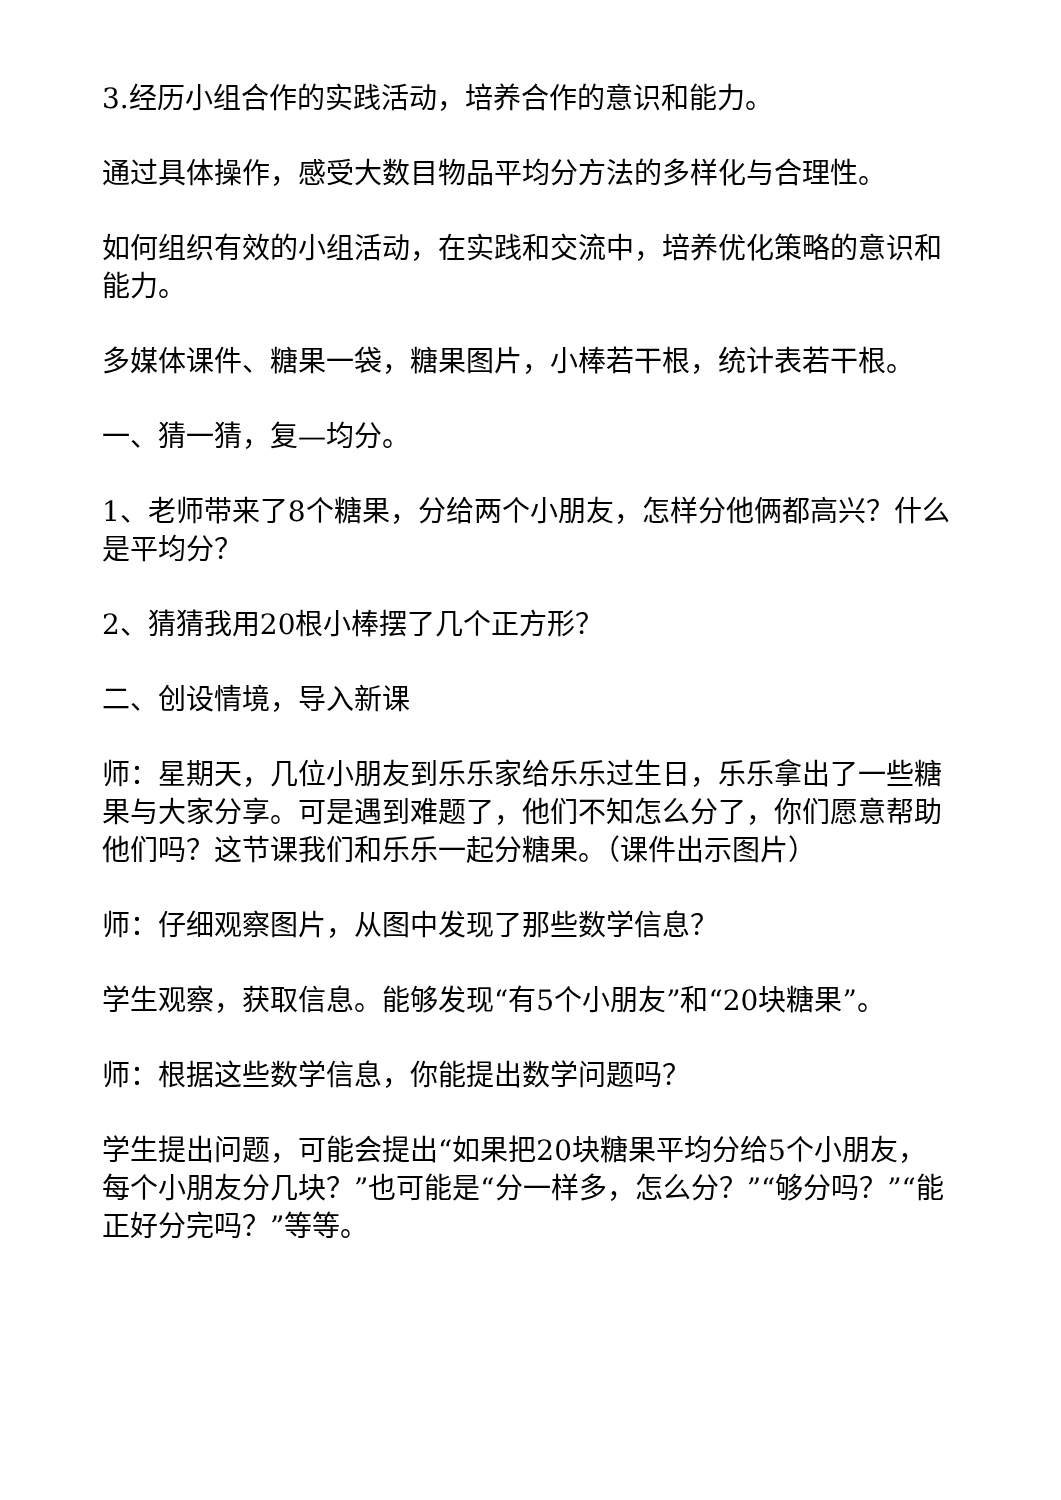3.经历小组合作的实践活动，培养合作的意识和能力。
通过具体操作，感受大数目物品平均分方法的多样化与合理性。
如何组织有效的小组活动，在实践和交流中，培养优化策略的意识和能力。
多媒体课件、糖果一袋，糖果图片，小棒若干根，统计表若干根。
一、猜一猜，复—均分。
1、老师带来了8个糖果，分给两个小朋友，怎样分他俩都高兴？什么是平均分？
2、猜猜我用20根小棒摆了几个正方形？
二、创设情境，导入新课
师：星期天，几位小朋友到乐乐家给乐乐过生日，乐乐拿出了一些糖果与大家分享。可是遇到难题了，他们不知怎么分了，你们愿意帮助他们吗？这节课我们和乐乐一起分糖果。（课件出示图片）
师：仔细观察图片，从图中发现了那些数学信息？
学生观察，获取信息。能够发现“有5个小朋友”和“20块糖果”。
师：根据这些数学信息，你能提出数学问题吗？
学生提出问题，可能会提出“如果把20块糖果平均分给5个小朋友，每个小朋友分几块？”也可能是“分一样多，怎么分？”“够分吗？”“能正好分完吗？”等等。